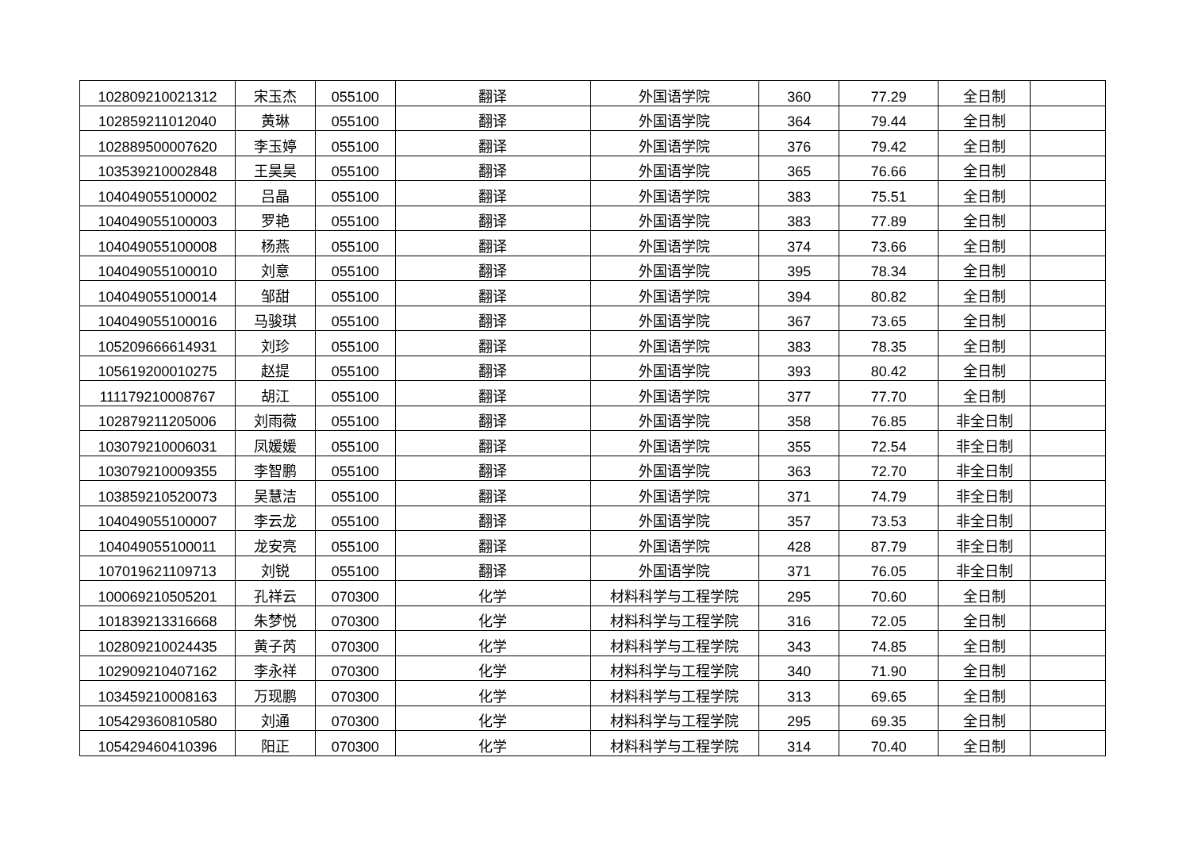| 102809210021312 | 宋玉杰 | 055100 | 翻译 | 外国语学院 | 360 | 77.29 | 全日制 | |
| 102859211012040 | 黄琳 | 055100 | 翻译 | 外国语学院 | 364 | 79.44 | 全日制 | |
| 102889500007620 | 李玉婷 | 055100 | 翻译 | 外国语学院 | 376 | 79.42 | 全日制 | |
| 103539210002848 | 王昊昊 | 055100 | 翻译 | 外国语学院 | 365 | 76.66 | 全日制 | |
| 104049055100002 | 吕晶 | 055100 | 翻译 | 外国语学院 | 383 | 75.51 | 全日制 | |
| 104049055100003 | 罗艳 | 055100 | 翻译 | 外国语学院 | 383 | 77.89 | 全日制 | |
| 104049055100008 | 杨燕 | 055100 | 翻译 | 外国语学院 | 374 | 73.66 | 全日制 | |
| 104049055100010 | 刘意 | 055100 | 翻译 | 外国语学院 | 395 | 78.34 | 全日制 | |
| 104049055100014 | 邹甜 | 055100 | 翻译 | 外国语学院 | 394 | 80.82 | 全日制 | |
| 104049055100016 | 马骏琪 | 055100 | 翻译 | 外国语学院 | 367 | 73.65 | 全日制 | |
| 105209666614931 | 刘珍 | 055100 | 翻译 | 外国语学院 | 383 | 78.35 | 全日制 | |
| 105619200010275 | 赵提 | 055100 | 翻译 | 外国语学院 | 393 | 80.42 | 全日制 | |
| 111179210008767 | 胡江 | 055100 | 翻译 | 外国语学院 | 377 | 77.70 | 全日制 | |
| 102879211205006 | 刘雨薇 | 055100 | 翻译 | 外国语学院 | 358 | 76.85 | 非全日制 | |
| 103079210006031 | 凤媛媛 | 055100 | 翻译 | 外国语学院 | 355 | 72.54 | 非全日制 | |
| 103079210009355 | 李智鹏 | 055100 | 翻译 | 外国语学院 | 363 | 72.70 | 非全日制 | |
| 103859210520073 | 吴慧洁 | 055100 | 翻译 | 外国语学院 | 371 | 74.79 | 非全日制 | |
| 104049055100007 | 李云龙 | 055100 | 翻译 | 外国语学院 | 357 | 73.53 | 非全日制 | |
| 104049055100011 | 龙安亮 | 055100 | 翻译 | 外国语学院 | 428 | 87.79 | 非全日制 | |
| 107019621109713 | 刘锐 | 055100 | 翻译 | 外国语学院 | 371 | 76.05 | 非全日制 | |
| 100069210505201 | 孔祥云 | 070300 | 化学 | 材料科学与工程学院 | 295 | 70.60 | 全日制 | |
| 101839213316668 | 朱梦悦 | 070300 | 化学 | 材料科学与工程学院 | 316 | 72.05 | 全日制 | |
| 102809210024435 | 黄子芮 | 070300 | 化学 | 材料科学与工程学院 | 343 | 74.85 | 全日制 | |
| 102909210407162 | 李永祥 | 070300 | 化学 | 材料科学与工程学院 | 340 | 71.90 | 全日制 | |
| 103459210008163 | 万现鹏 | 070300 | 化学 | 材料科学与工程学院 | 313 | 69.65 | 全日制 | |
| 105429360810580 | 刘通 | 070300 | 化学 | 材料科学与工程学院 | 295 | 69.35 | 全日制 | |
| 105429460410396 | 阳正 | 070300 | 化学 | 材料科学与工程学院 | 314 | 70.40 | 全日制 | |